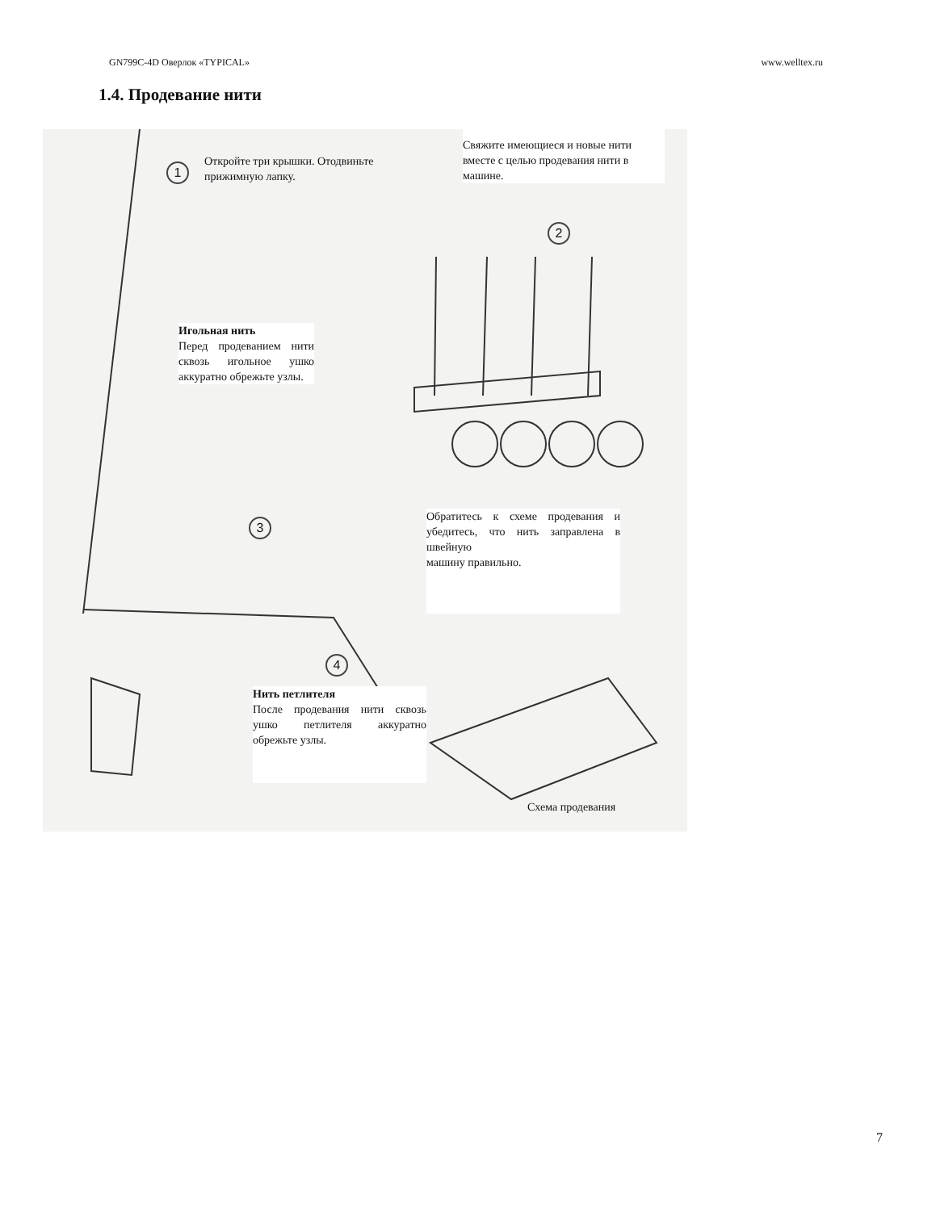GN799C-4D Оверлок «TYPICAL» www.welltex.ru
1.4. Продевание нити
1
Откройте три крышки. Отодвиньте прижимную лапку.
Свяжите имеющиеся и новые нити вместе с целью продевания нити в машине.
2
Игольная нить
Перед продеванием нити сквозь игольное ушко аккуратно обрежьте узлы.
3
Обратитесь к схеме продевания и убедитесь, что нить заправлена в швейную
машину правильно.
4
Нить петлителя
После продевания нити сквозь ушко петлителя аккуратно обрежьте узлы.
Схема продевания
7